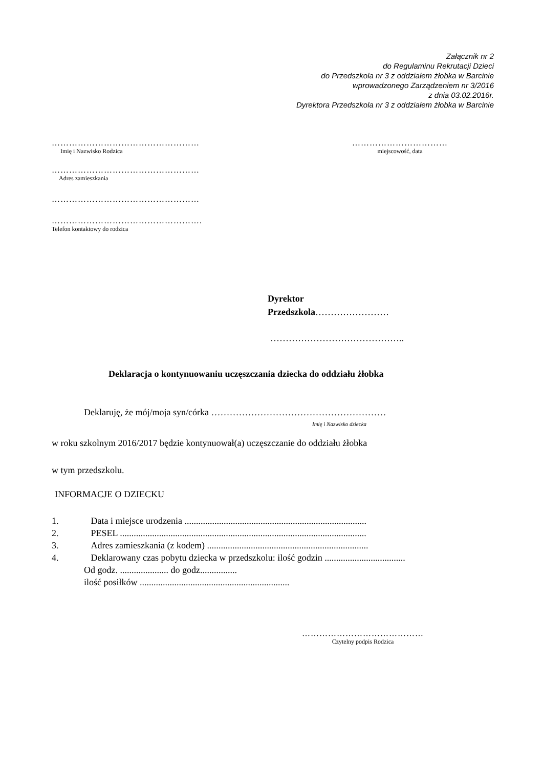Załącznik nr 2
do Regulaminu Rekrutacji Dzieci
do Przedszkola nr 3 z oddziałem żłobka w Barcinie
wprowadzonego Zarządzeniem nr 3/2016
z dnia 03.02.2016r.
Dyrektora Przedszkola nr 3 z oddziałem żłobka w Barcinie
……………………………………………
Imię i Nazwisko Rodzica
……………………………………………
Adres zamieszkania
……………………………………………
…………………………………………….
Telefon kontaktowy do rodzica
……………………………
miejscowość, data
Dyrektor
Przedszkola……………………
……………………………………..
Deklaracja o kontynuowaniu uczęszczania dziecka do oddziału żłobka
Deklaruję, że mój/moja syn/córka …………………………………………………
Imię i Nazwisko dziecka
w roku szkolnym 2016/2017 będzie kontynuował(a) uczęszczanie do oddziału żłobka
w tym przedszkolu.
INFORMACJE O DZIECKU
1. Data i miejsce urodzenia ...............................................................................
2. PESEL ...........................................................................................................
3. Adres zamieszkania (z kodem) ......................................................................
4. Deklarowany czas pobytu dziecka w przedszkolu: ilość godzin ...................................
Od godz. ..................... do godz................
ilość posiłków .................................................................
……………………………………
Czytelny podpis Rodzica